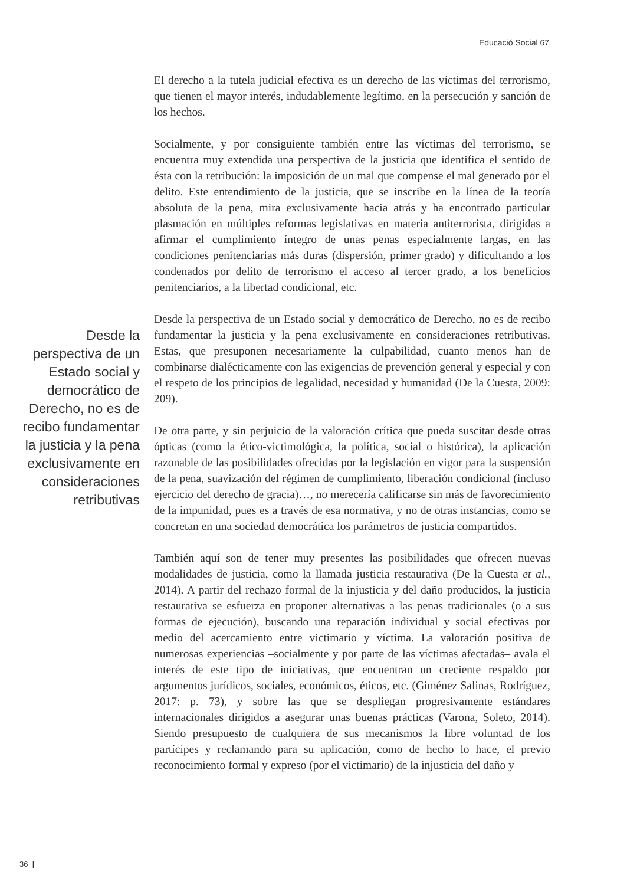Educació Social 67
El derecho a la tutela judicial efectiva es un derecho de las víctimas del terrorismo, que tienen el mayor interés, indudablemente legítimo, en la persecución y sanción de los hechos.
Socialmente, y por consiguiente también entre las víctimas del terrorismo, se encuentra muy extendida una perspectiva de la justicia que identifica el sentido de ésta con la retribución: la imposición de un mal que compense el mal generado por el delito. Este entendimiento de la justicia, que se inscribe en la línea de la teoría absoluta de la pena, mira exclusivamente hacia atrás y ha encontrado particular plasmación en múltiples reformas legislativas en materia antiterrorista, dirigidas a afirmar el cumplimiento íntegro de unas penas especialmente largas, en las condiciones penitenciarias más duras (dispersión, primer grado) y dificultando a los condenados por delito de terrorismo el acceso al tercer grado, a los beneficios penitenciarios, a la libertad condicional, etc.
Desde la perspectiva de un Estado social y democrático de Derecho, no es de recibo fundamentar la justicia y la pena exclusivamente en consideraciones retributivas. Estas, que presuponen necesariamente la culpabilidad, cuanto menos han de combinarse dialécticamente con las exigencias de prevención general y especial y con el respeto de los principios de legalidad, necesidad y humanidad (De la Cuesta, 2009: 209).
De otra parte, y sin perjuicio de la valoración crítica que pueda suscitar desde otras ópticas (como la ético-victimológica, la política, social o histórica), la aplicación razonable de las posibilidades ofrecidas por la legislación en vigor para la suspensión de la pena, suavización del régimen de cumplimiento, liberación condicional (incluso ejercicio del derecho de gracia)…, no merecería calificarse sin más de favorecimiento de la impunidad, pues es a través de esa normativa, y no de otras instancias, como se concretan en una sociedad democrática los parámetros de justicia compartidos.
También aquí son de tener muy presentes las posibilidades que ofrecen nuevas modalidades de justicia, como la llamada justicia restaurativa (De la Cuesta et al., 2014). A partir del rechazo formal de la injusticia y del daño producidos, la justicia restaurativa se esfuerza en proponer alternativas a las penas tradicionales (o a sus formas de ejecución), buscando una reparación individual y social efectivas por medio del acercamiento entre victimario y víctima. La valoración positiva de numerosas experiencias –socialmente y por parte de las víctimas afectadas– avala el interés de este tipo de iniciativas, que encuentran un creciente respaldo por argumentos jurídicos, sociales, económicos, éticos, etc. (Giménez Salinas, Rodríguez, 2017: p. 73), y sobre las que se despliegan progresivamente estándares internacionales dirigidos a asegurar unas buenas prácticas (Varona, Soleto, 2014). Siendo presupuesto de cualquiera de sus mecanismos la libre voluntad de los partícipes y reclamando para su aplicación, como de hecho lo hace, el previo reconocimiento formal y expreso (por el victimario) de la injusticia del daño y
Desde la perspectiva de un Estado social y democrático de Derecho, no es de recibo fundamentar la justicia y la pena exclusivamente en consideraciones retributivas
36 |